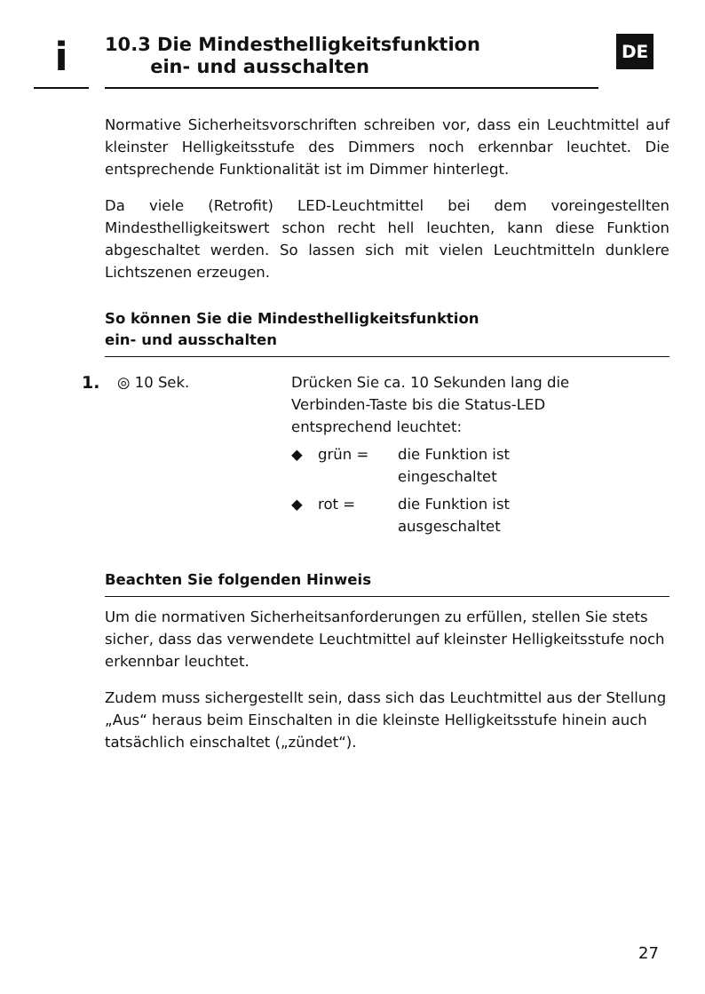i
10.3 Die Mindesthelligkeitsfunktion
ein- und ausschalten
DE
Normative Sicherheitsvorschriften schreiben vor, dass ein Leuchtmittel auf kleinster Helligkeitsstufe des Dimmers noch erkennbar leuchtet. Die entsprechende Funktionalität ist im Dimmer hinterlegt.
Da viele (Retrofit) LED-Leuchtmittel bei dem voreingestellten Mindesthelligkeitswert schon recht hell leuchten, kann diese Funktion abgeschaltet werden. So lassen sich mit vielen Leuchtmitteln dunklere Lichtszenen erzeugen.
So können Sie die Mindesthelligkeitsfunktion
ein- und ausschalten
1.
◎ 10 Sek. Drücken Sie ca. 10 Sekunden lang die Verbinden-Taste bis die Status-LED entsprechend leuchtet:
◆ grün = die Funktion ist
eingeschaltet
◆ rot = die Funktion ist
ausgeschaltet
Beachten Sie folgenden Hinweis
Um die normativen Sicherheitsanforderungen zu erfüllen, stellen Sie stets sicher, dass das verwendete Leuchtmittel auf kleinster Helligkeitsstufe noch erkennbar leuchtet.
Zudem muss sichergestellt sein, dass sich das Leuchtmittel aus der Stellung „Aus“ heraus beim Einschalten in die kleinste Helligkeitsstufe hinein auch tatsächlich einschaltet („zündet“).
27